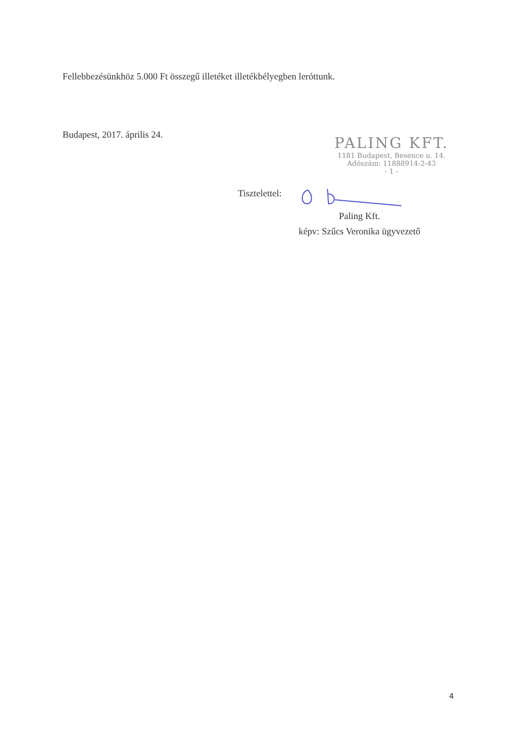Fellebbezésünkhöz 5.000 Ft összegű illetéket illetékbélyegben leróttunk.
Budapest, 2017. április 24.
PALING KFT.
1181 Budapest, Besence u. 14.
Adószám: 11888914-2-43
- 1 -
Tisztelettel:
Paling Kft.
képv: Szűcs Veronika ügyvezető
4